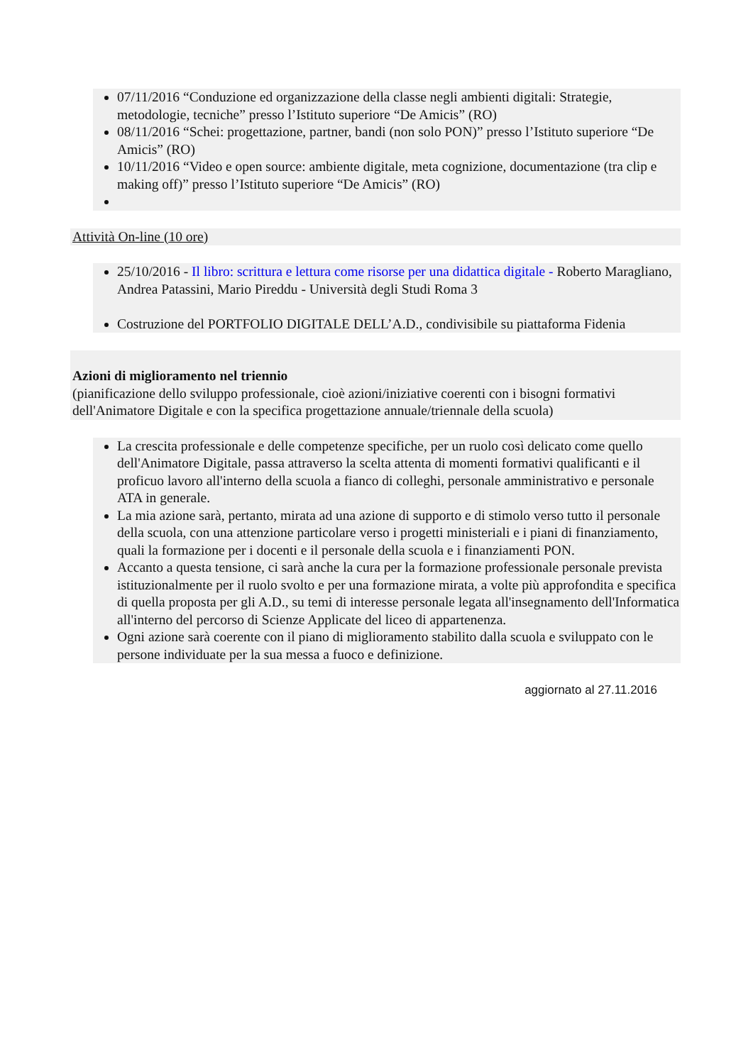07/11/2016 “Conduzione ed organizzazione della classe negli ambienti digitali: Strategie, metodologie, tecniche” presso l’Istituto superiore “De Amicis” (RO)
08/11/2016 “Schei: progettazione, partner, bandi (non solo PON)” presso l’Istituto superiore “De Amicis” (RO)
10/11/2016 “Video e open source: ambiente digitale, meta cognizione, documentazione (tra clip e making off)” presso l’Istituto superiore “De Amicis” (RO)
Attività On-line (10 ore)
25/10/2016 - Il libro: scrittura e lettura come risorse per una didattica digitale - Roberto Maragliano, Andrea Patassini, Mario Pireddu - Università degli Studi Roma 3
Costruzione del PORTFOLIO DIGITALE DELL’A.D., condivisibile su piattaforma Fidenia
Azioni di miglioramento nel triennio
(pianificazione dello sviluppo professionale, cioè azioni/iniziative coerenti con i bisogni formativi dell'Animatore Digitale e con la specifica progettazione annuale/triennale della scuola)
La crescita professionale e delle competenze specifiche, per un ruolo così delicato come quello dell'Animatore Digitale, passa attraverso la scelta attenta di momenti formativi qualificanti e il proficuo lavoro all'interno della scuola a fianco di colleghi, personale amministrativo e personale ATA in generale.
La mia azione sarà, pertanto, mirata ad una azione di supporto e di stimolo verso tutto il personale della scuola, con una attenzione particolare verso i progetti ministeriali e i piani di finanziamento, quali la formazione per i docenti e il personale della scuola e i finanziamenti PON.
Accanto a questa tensione, ci sarà anche la cura per la formazione professionale personale prevista istituzionalmente per il ruolo svolto e per una formazione mirata, a volte più approfondita e specifica di quella proposta per gli A.D., su temi di interesse personale legata all'insegnamento dell'Informatica all'interno del percorso di Scienze Applicate del liceo di appartenenza.
Ogni azione sarà coerente con il piano di miglioramento stabilito dalla scuola e sviluppato con le persone individuate per la sua messa a fuoco e definizione.
aggiornato al 27.11.2016